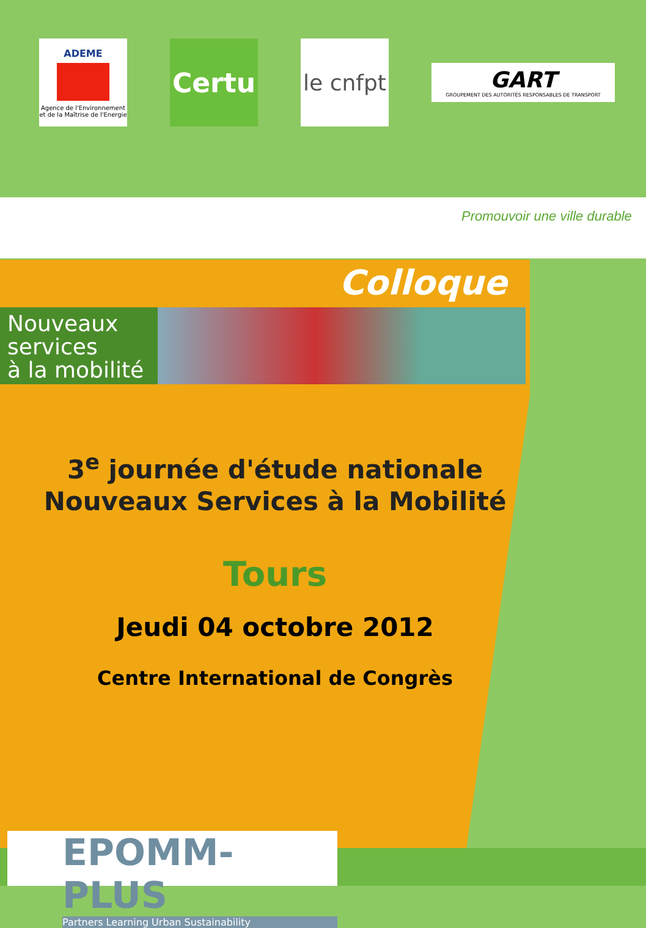ADEME
Agence de l'Environnement et de la Maîtrise de l'Energie
Certu
le cnfpt
GART
GROUPEMENT DES AUTORITÉS RESPONSABLES DE TRANSPORT
Promouvoir une ville durable
Colloque
Nouveaux
services
à la mobilité
3<sup>e</sup> journée d'étude nationale
Nouveaux Services à la Mobilité
Tours
Jeudi 04 octobre 2012
Centre International de Congrès
EPOMM-PLUS
Partners Learning Urban Sustainability